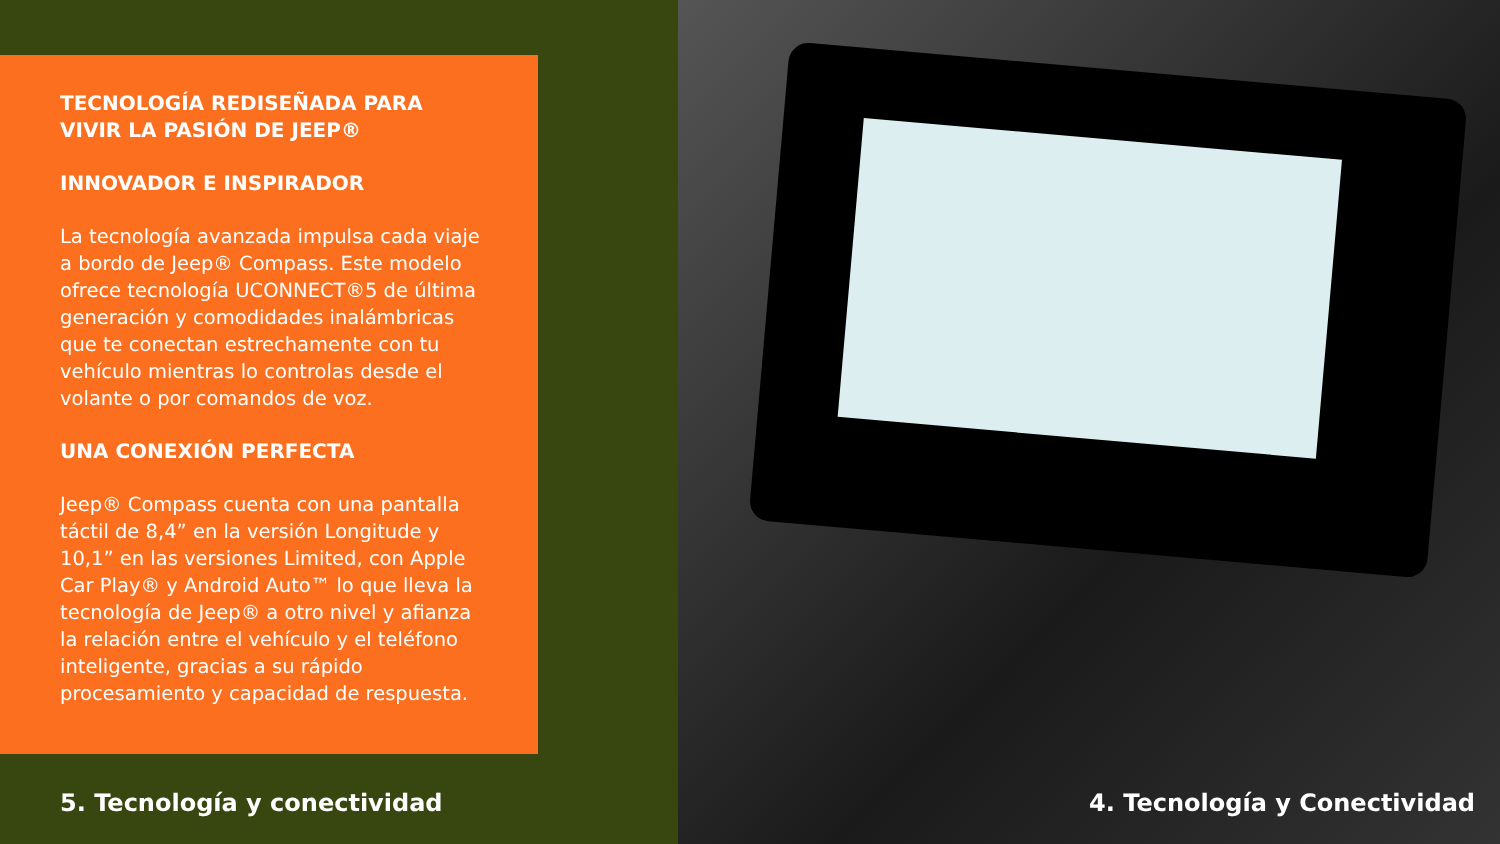TECNOLOGÍA REDISEÑADA PARA VIVIR LA PASIÓN DE JEEP®
INNOVADOR E INSPIRADOR
La tecnología avanzada impulsa cada viaje a bordo de Jeep® Compass. Este modelo ofrece tecnología UCONNECT®5 de última generación y comodidades inalámbricas que te conectan estrechamente con tu vehículo mientras lo controlas desde el volante o por comandos de voz.
UNA CONEXIÓN PERFECTA
Jeep® Compass cuenta con una pantalla táctil de 8,4” en la versión Longitude y 10,1” en las versiones Limited, con Apple Car Play® y Android Auto™ lo que lleva la tecnología de Jeep® a otro nivel y afianza la relación entre el vehículo y el teléfono inteligente, gracias a su rápido procesamiento y capacidad de respuesta.
5. Tecnología y conectividad
4. Tecnología y Conectividad